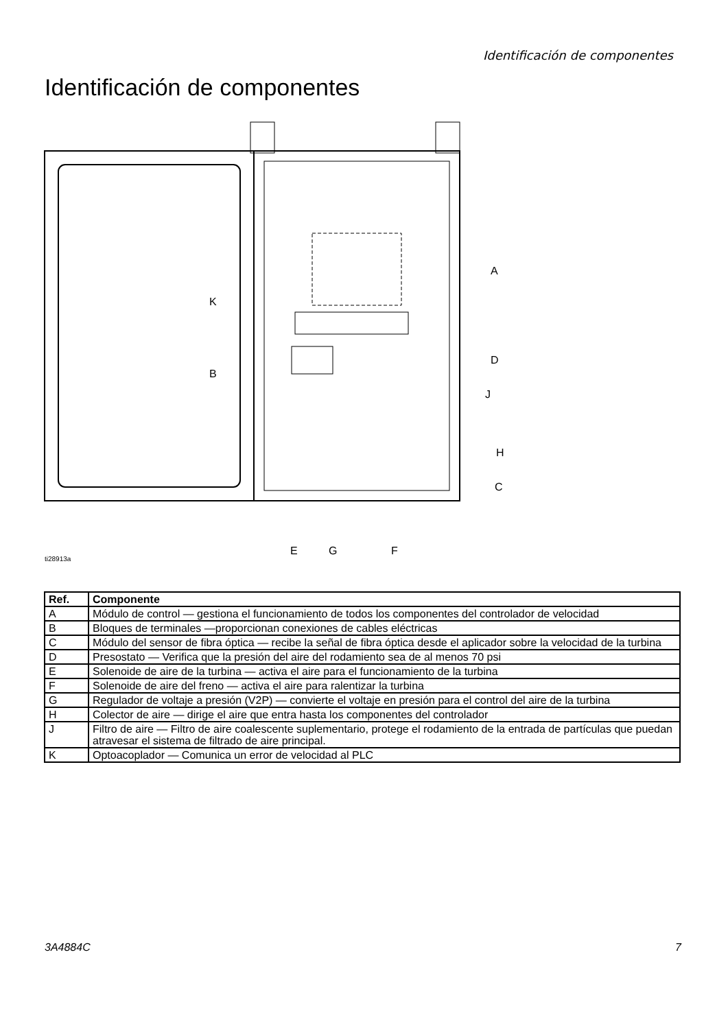Identificación de componentes
Identificación de componentes
A
K
B
D
J
H
C
E
G
F
ti28913a
| Ref. | Componente |
| --- | --- |
| A | Módulo de control — gestiona el funcionamiento de todos los componentes del controlador de velocidad |
| B | Bloques de terminales —proporcionan conexiones de cables eléctricas |
| C | Módulo del sensor de fibra óptica — recibe la señal de fibra óptica desde el aplicador sobre la velocidad de la turbina |
| D | Presostato — Verifica que la presión del aire del rodamiento sea de al menos 70 psi |
| E | Solenoide de aire de la turbina — activa el aire para el funcionamiento de la turbina |
| F | Solenoide de aire del freno — activa el aire para ralentizar la turbina |
| G | Regulador de voltaje a presión (V2P) — convierte el voltaje en presión para el control del aire de la turbina |
| H | Colector de aire — dirige el aire que entra hasta los componentes del controlador |
| J | Filtro de aire — Filtro de aire coalescente suplementario, protege el rodamiento de la entrada de partículas que puedan atravesar el sistema de filtrado de aire principal. |
| K | Optoacoplador — Comunica un error de velocidad al PLC |
3A4884C 7